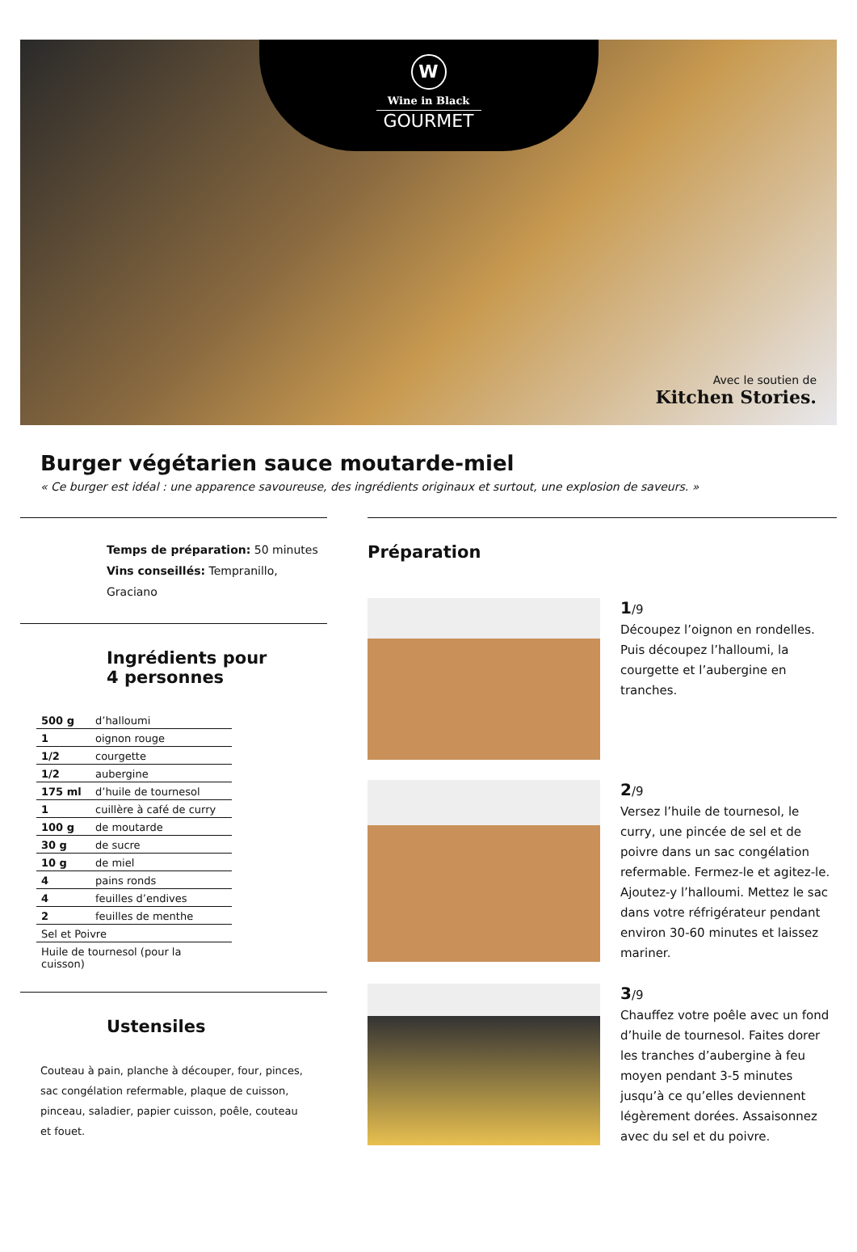W
Wine in Black
GOURMET
Avec le soutien de
Kitchen Stories.
Burger végétarien sauce moutarde-miel
« Ce burger est idéal : une apparence savoureuse, des ingrédients originaux et surtout, une explosion de saveurs. »
Temps de préparation: 50 minutes
Vins conseillés: Tempranillo, Graciano
Ingrédients pour
4 personnes
| 500 g | d’halloumi |
| 1 | oignon rouge |
| 1/2 | courgette |
| 1/2 | aubergine |
| 175 ml | d’huile de tournesol |
| 1 | cuillère à café de curry |
| 100 g | de moutarde |
| 30 g | de sucre |
| 10 g | de miel |
| 4 | pains ronds |
| 4 | feuilles d’endives |
| 2 | feuilles de menthe |
| Sel et Poivre | |
| Huile de tournesol (pour la cuisson) | |
Ustensiles
Couteau à pain, planche à découper, four, pinces, sac congélation refermable, plaque de cuisson, pinceau, saladier, papier cuisson, poêle, couteau et fouet.
Préparation
1/9
Découpez l’oignon en rondelles. Puis découpez l’halloumi, la courgette et l’aubergine en tranches.
2/9
Versez l’huile de tournesol, le curry, une pincée de sel et de poivre dans un sac congélation refermable. Fermez-le et agitez-le. Ajoutez-y l’halloumi. Mettez le sac dans votre réfrigérateur pendant environ 30-60 minutes et laissez mariner.
3/9
Chauffez votre poêle avec un fond d’huile de tournesol. Faites dorer les tranches d’aubergine à feu moyen pendant 3-5 minutes jusqu’à ce qu’elles deviennent légèrement dorées. Assaisonnez avec du sel et du poivre.